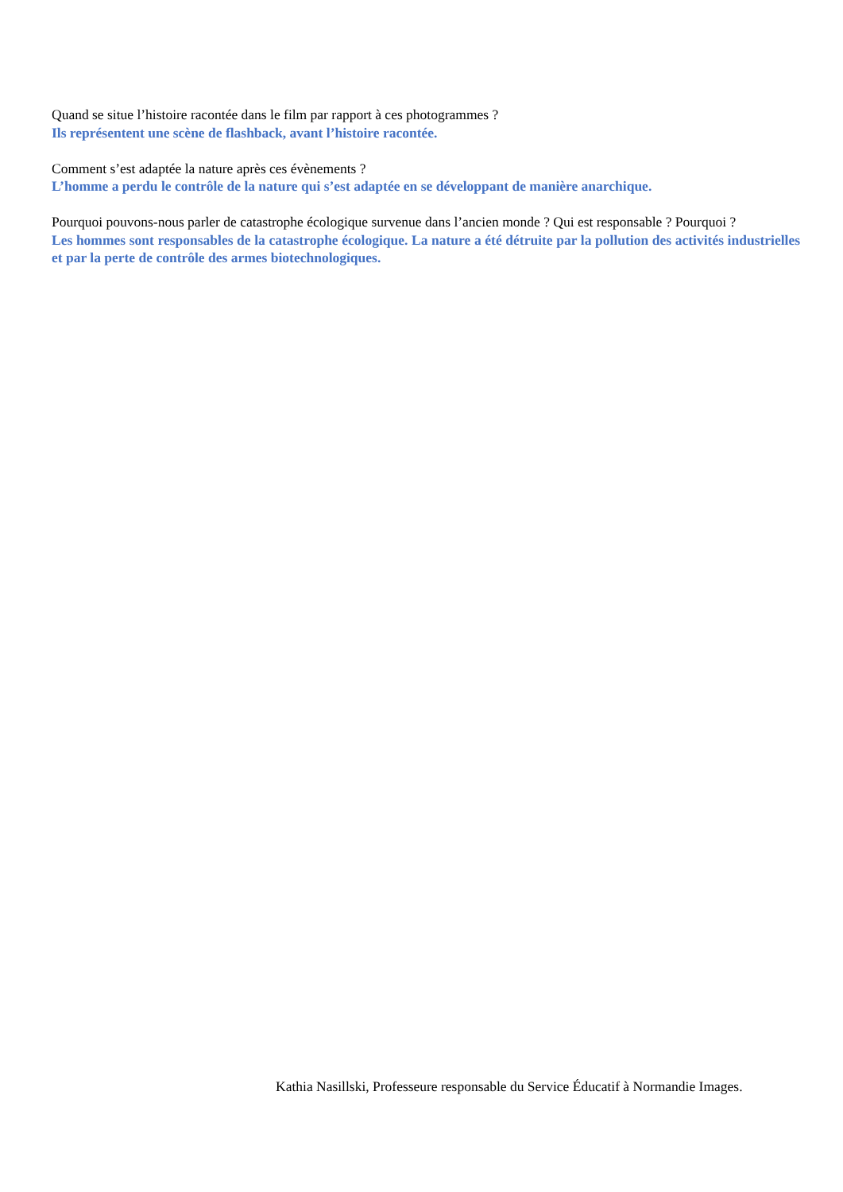Quand se situe l’histoire racontée dans le film par rapport à ces photogrammes ?
Ils représentent une scène de flashback, avant l’histoire racontée.
Comment s’est adaptée la nature après ces évènements ?
L’homme a perdu le contrôle de la nature qui s’est adaptée en se développant de manière anarchique.
Pourquoi pouvons-nous parler de catastrophe écologique survenue dans l’ancien monde ? Qui est responsable ? Pourquoi ?
Les hommes sont responsables de la catastrophe écologique. La nature a été détruite par la pollution des activités industrielles et par la perte de contrôle des armes biotechnologiques.
Kathia Nasillski, Professeure responsable du Service Éducatif à Normandie Images.